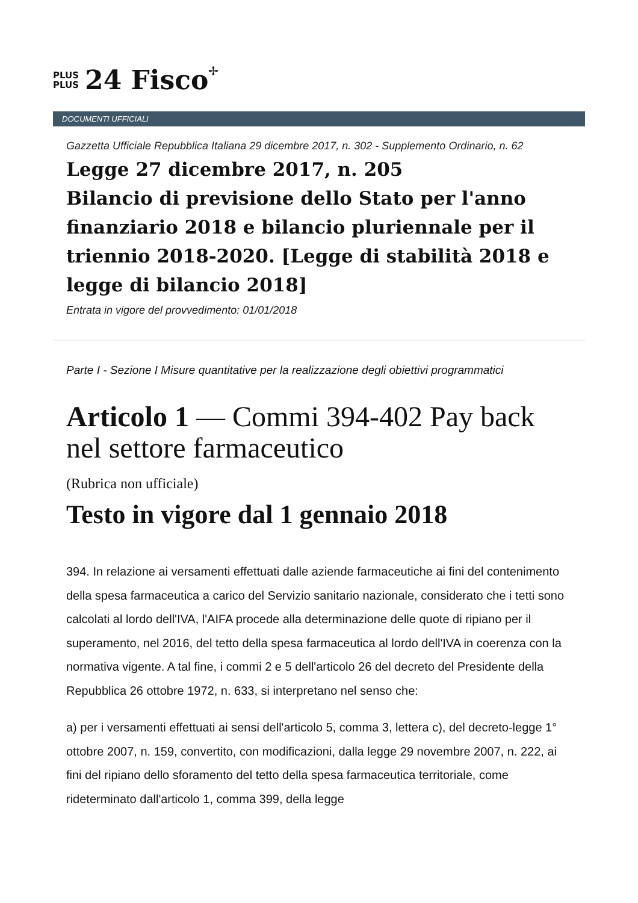PLUS
PLUS
24 Fisco
✢
DOCUMENTI UFFICIALI
Gazzetta Ufficiale Repubblica Italiana 29 dicembre 2017, n. 302 - Supplemento Ordinario, n. 62
Legge 27 dicembre 2017, n. 205
Bilancio di previsione dello Stato per l'anno finanziario 2018 e bilancio pluriennale per il triennio 2018-2020. [Legge di stabilità 2018 e legge di bilancio 2018]
Entrata in vigore del provvedimento: 01/01/2018
Parte I - Sezione I Misure quantitative per la realizzazione degli obiettivi programmatici
Articolo 1 — Commi 394-402 Pay back nel settore farmaceutico
(Rubrica non ufficiale)
Testo in vigore dal 1 gennaio 2018
394. In relazione ai versamenti effettuati dalle aziende farmaceutiche ai fini del contenimento della spesa farmaceutica a carico del Servizio sanitario nazionale, considerato che i tetti sono calcolati al lordo dell'IVA, l'AIFA procede alla determinazione delle quote di ripiano per il superamento, nel 2016, del tetto della spesa farmaceutica al lordo dell'IVA in coerenza con la normativa vigente. A tal fine, i commi 2 e 5 dell'articolo 26 del decreto del Presidente della Repubblica 26 ottobre 1972, n. 633, si interpretano nel senso che:
a) per i versamenti effettuati ai sensi dell'articolo 5, comma 3, lettera c), del decreto-legge 1° ottobre 2007, n. 159, convertito, con modificazioni, dalla legge 29 novembre 2007, n. 222, ai fini del ripiano dello sforamento del tetto della spesa farmaceutica territoriale, come rideterminato dall'articolo 1, comma 399, della legge